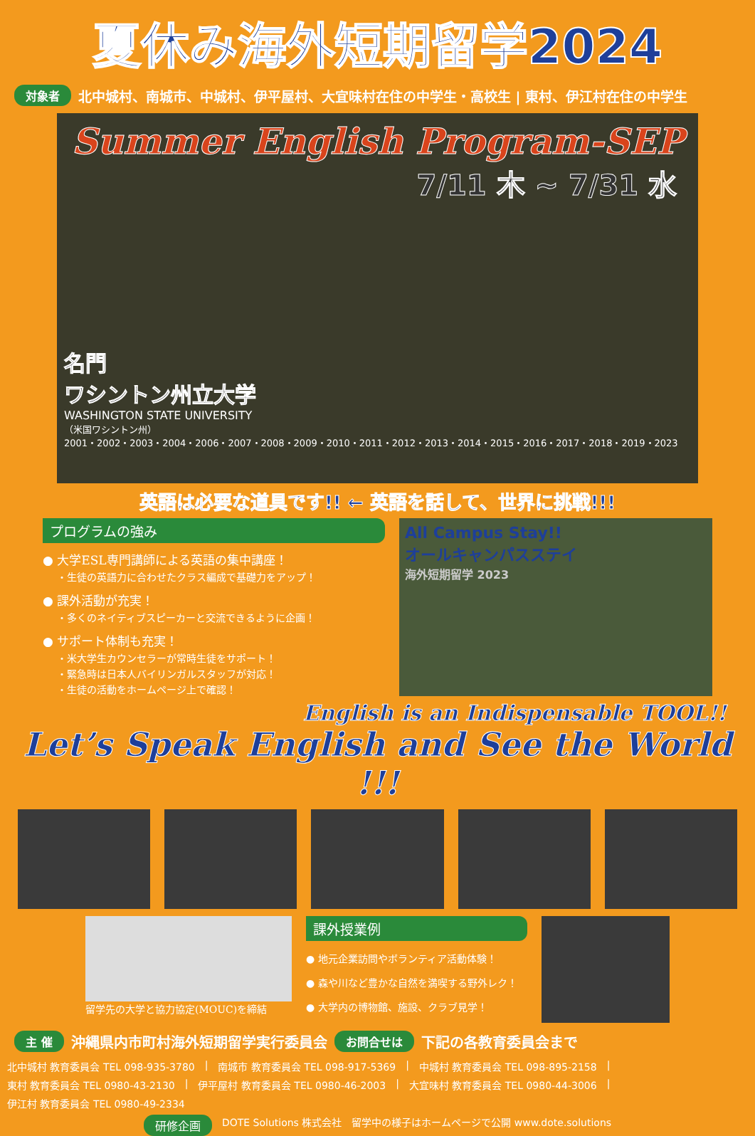夏休み海外短期留学2024
対象者 北中城村、南城市、中城村、伊平屋村、大宜味村在住の中学生・高校生 | 東村、伊江村在住の中学生
Summer English Program-SEP
7/11 木 ~ 7/31 水
名門
ワシントン州立大学
WASHINGTON STATE UNIVERSITY
（米国ワシントン州）
2001・2002・2003・2004・2006・2007・2008・2009・2010・2011・2012・2013・2014・2015・2016・2017・2018・2019・2023
英語は必要な道具です!! ← 英語を話して、世界に挑戦!!!
プログラムの強み
● 大学ESL専門講師による英語の集中講座！
・生徒の英語力に合わせたクラス編成で基礎力をアップ！
● 課外活動が充実！
・多くのネイティブスピーカーと交流できるように企画！
● サポート体制も充実！
・米大学生カウンセラーが常時生徒をサポート！
・緊急時は日本人バイリンガルスタッフが対応！
・生徒の活動をホームページ上で確認！
All Campus Stay!!
オールキャンパスステイ
海外短期留学 2023
English is an Indispensable TOOL!!
Let’s Speak English and See the World !!!
留学先の大学と協力協定(MOUC)を締結
課外授業例
● 地元企業訪問やボランティア活動体験！
● 森や川など豊かな自然を満喫する野外レク！
● 大学内の博物館、施設、クラブ見学！
主 催 沖縄県内市町村海外短期留学実行委員会 お問合せは 下記の各教育委員会まで
北中城村 教育委員会 TEL 098-935-3780 | 南城市 教育委員会 TEL 098-917-5369 | 中城村 教育委員会 TEL 098-895-2158 | 東村 教育委員会 TEL 0980-43-2130 | 伊平屋村 教育委員会 TEL 0980-46-2003 | 大宜味村 教育委員会 TEL 0980-44-3006 | 伊江村 教育委員会 TEL 0980-49-2334
研修企画 DOTE Solutions 株式会社 留学中の様子はホームページで公開 www.dote.solutions